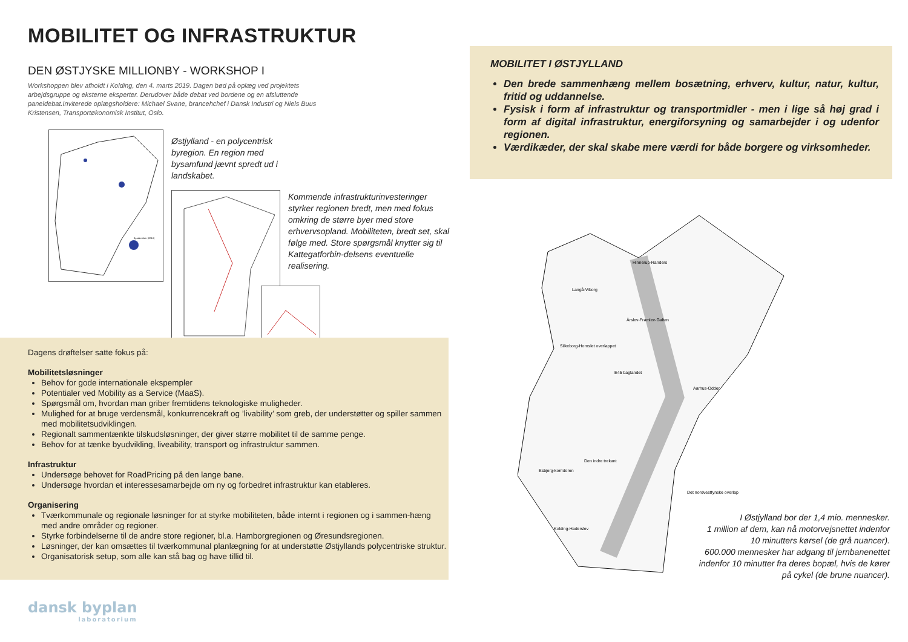MOBILITET OG INFRASTRUKTUR
DEN ØSTJYSKE MILLIONBY - WORKSHOP I
Workshoppen blev afholdt i Kolding, den 4. marts 2019. Dagen bød på oplæg ved projektets arbejdsgruppe og eksterne eksperter. Derudover både debat ved bordene og en afsluttende paneldebat.Inviterede oplægsholdere: Michael Svane, brancehchef i Dansk Industri og Niels Buus Kristensen, Transportøkonomisk Institut, Oslo.
Bystørrelser (2018)
Østjylland - en polycentrisk byregion. En region med bysamfund jævnt spredt ud i landskabet.
Kommende infrastrukturinvesteringer styrker regionen bredt, men med fokus omkring de større byer med store erhvervsopland. Mobiliteten, bredt set, skal følge med. Store spørgsmål knytter sig til Kattegatforbin-delsens eventuelle realisering.
Dagens drøftelser satte fokus på:
Mobilitetsløsninger
Behov for gode internationale ekspempler
Potentialer ved Mobility as a Service (MaaS).
Spørgsmål om, hvordan man griber fremtidens teknologiske muligheder.
Mulighed for at bruge verdensmål, konkurrencekraft og ’livability’ som greb, der understøtter og spiller sammen med mobilitetsudviklingen.
Regionalt sammentænkte tilskudsløsninger, der giver større mobilitet til de samme penge.
Behov for at tænke byudvikling, liveability, transport og infrastruktur sammen.
Infrastruktur
Undersøge behovet for RoadPricing på den lange bane.
Undersøge hvordan et interessesamarbejde om ny og forbedret infrastruktur kan etableres.
Organisering
Tværkommunale og regionale løsninger for at styrke mobiliteten, både internt i regionen og i sammen-hæng med andre områder og regioner.
Styrke forbindelserne til de andre store regioner, bl.a. Hamborgregionen og Øresundsregionen.
Løsninger, der kan omsættes til tværkommunal planlægning for at understøtte Østjyllands polycentriske struktur.
Organisatorisk setup, som alle kan stå bag og have tillid til.
MOBILITET I ØSTJYLLAND
Den brede sammenhæng mellem bosætning, erhverv, kultur, natur, kultur, fritid og uddannelse.
Fysisk i form af infrastruktur og transportmidler - men i lige så høj grad i form af digital infrastruktur, energiforsyning og samarbejder i og udenfor regionen.
Værdikæder, der skal skabe mere værdi for både borgere og virksomheder.
Hinnerup-Randers
Langå-Viborg
Årslev-Framlev-Galten
Silkeborg-Hornslet overlappet
E45 baglandet
Aarhus-Odder
Den indre trekant
Esbjerg-korridoren
Det nordvestfynske overlap
Kolding-Haderslev
I Østjylland bor der 1,4 mio. mennesker.
1 million af dem, kan nå motorvejsnettet indenfor 10 minutters kørsel (de grå nuancer).
600.000 mennesker har adgang til jernbanenettet indenfor 10 minutter fra deres bopæl, hvis de kører på cykel (de brune nuancer).
dansk byplan
laboratorium